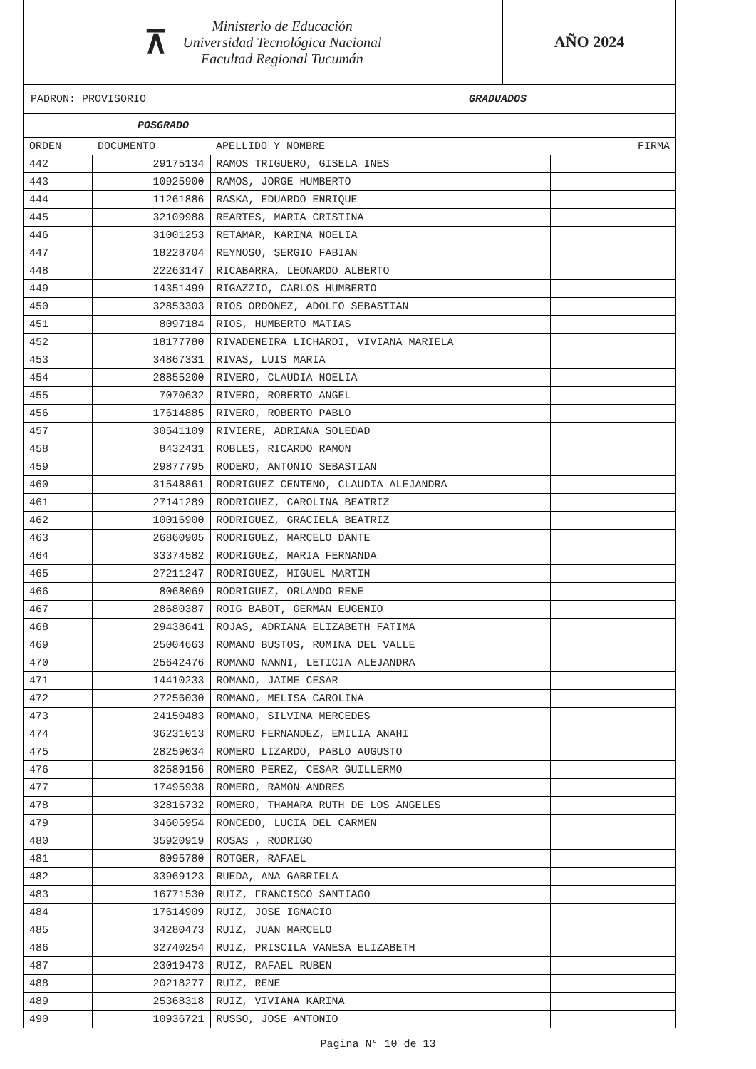⊼
Ministerio de Educación
Universidad Tecnológica Nacional
Facultad Regional Tucumán
AÑO 2024
PADRON: PROVISORIO GRADUADOS
POSGRADO
| ORDEN | DOCUMENTO | APELLIDO Y NOMBRE | FIRMA |
| --- | --- | --- | --- |
| 442 | 29175134 | RAMOS TRIGUERO, GISELA INES | |
| 443 | 10925900 | RAMOS, JORGE HUMBERTO | |
| 444 | 11261886 | RASKA, EDUARDO ENRIQUE | |
| 445 | 32109988 | REARTES, MARIA CRISTINA | |
| 446 | 31001253 | RETAMAR, KARINA NOELIA | |
| 447 | 18228704 | REYNOSO, SERGIO FABIAN | |
| 448 | 22263147 | RICABARRA, LEONARDO ALBERTO | |
| 449 | 14351499 | RIGAZZIO, CARLOS HUMBERTO | |
| 450 | 32853303 | RIOS ORDONEZ, ADOLFO SEBASTIAN | |
| 451 | 8097184 | RIOS, HUMBERTO MATIAS | |
| 452 | 18177780 | RIVADENEIRA LICHARDI, VIVIANA MARIELA | |
| 453 | 34867331 | RIVAS, LUIS MARIA | |
| 454 | 28855200 | RIVERO, CLAUDIA NOELIA | |
| 455 | 7070632 | RIVERO, ROBERTO ANGEL | |
| 456 | 17614885 | RIVERO, ROBERTO PABLO | |
| 457 | 30541109 | RIVIERE, ADRIANA SOLEDAD | |
| 458 | 8432431 | ROBLES, RICARDO RAMON | |
| 459 | 29877795 | RODERO, ANTONIO SEBASTIAN | |
| 460 | 31548861 | RODRIGUEZ CENTENO, CLAUDIA ALEJANDRA | |
| 461 | 27141289 | RODRIGUEZ, CAROLINA BEATRIZ | |
| 462 | 10016900 | RODRIGUEZ, GRACIELA BEATRIZ | |
| 463 | 26860905 | RODRIGUEZ, MARCELO DANTE | |
| 464 | 33374582 | RODRIGUEZ, MARIA FERNANDA | |
| 465 | 27211247 | RODRIGUEZ, MIGUEL MARTIN | |
| 466 | 8068069 | RODRIGUEZ, ORLANDO RENE | |
| 467 | 28680387 | ROIG BABOT, GERMAN EUGENIO | |
| 468 | 29438641 | ROJAS, ADRIANA ELIZABETH FATIMA | |
| 469 | 25004663 | ROMANO BUSTOS, ROMINA DEL VALLE | |
| 470 | 25642476 | ROMANO NANNI, LETICIA ALEJANDRA | |
| 471 | 14410233 | ROMANO, JAIME CESAR | |
| 472 | 27256030 | ROMANO, MELISA CAROLINA | |
| 473 | 24150483 | ROMANO, SILVINA MERCEDES | |
| 474 | 36231013 | ROMERO FERNANDEZ, EMILIA ANAHI | |
| 475 | 28259034 | ROMERO LIZARDO, PABLO AUGUSTO | |
| 476 | 32589156 | ROMERO PEREZ, CESAR GUILLERMO | |
| 477 | 17495938 | ROMERO, RAMON ANDRES | |
| 478 | 32816732 | ROMERO, THAMARA RUTH DE LOS ANGELES | |
| 479 | 34605954 | RONCEDO, LUCIA DEL CARMEN | |
| 480 | 35920919 | ROSAS , RODRIGO | |
| 481 | 8095780 | ROTGER, RAFAEL | |
| 482 | 33969123 | RUEDA, ANA GABRIELA | |
| 483 | 16771530 | RUIZ, FRANCISCO SANTIAGO | |
| 484 | 17614909 | RUIZ, JOSE IGNACIO | |
| 485 | 34280473 | RUIZ, JUAN MARCELO | |
| 486 | 32740254 | RUIZ, PRISCILA VANESA ELIZABETH | |
| 487 | 23019473 | RUIZ, RAFAEL RUBEN | |
| 488 | 20218277 | RUIZ, RENE | |
| 489 | 25368318 | RUIZ, VIVIANA KARINA | |
| 490 | 10936721 | RUSSO, JOSE ANTONIO | |
Pagina N° 10 de 13